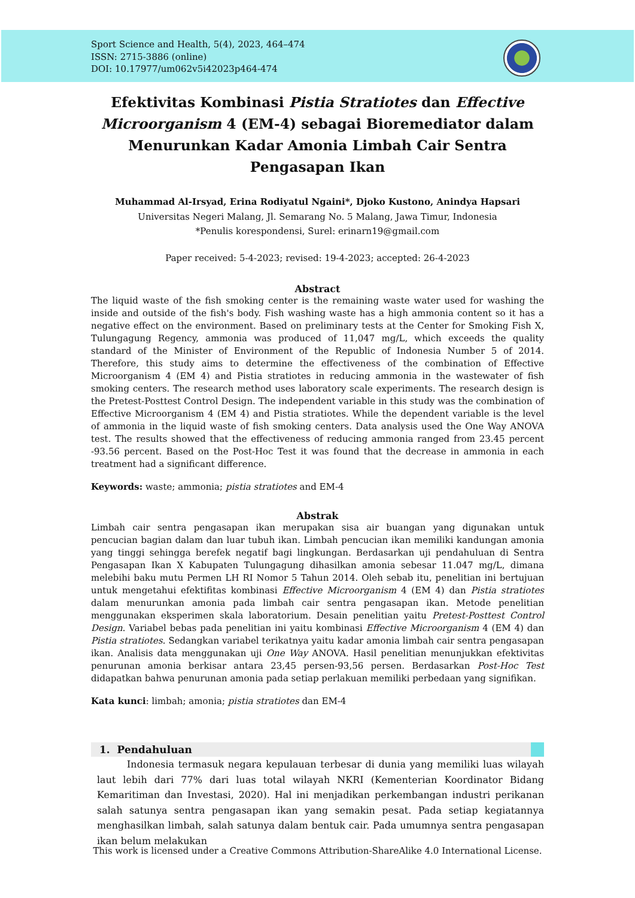Sport Science and Health, 5(4), 2023, 464–474
ISSN: 2715-3886 (online)
DOI: 10.17977/um062v5i42023p464-474
Efektivitas Kombinasi Pistia Stratiotes dan Effective Microorganism 4 (EM-4) sebagai Bioremediator dalam Menurunkan Kadar Amonia Limbah Cair Sentra Pengasapan Ikan
Muhammad Al-Irsyad, Erina Rodiyatul Ngaini*, Djoko Kustono, Anindya Hapsari
Universitas Negeri Malang, Jl. Semarang No. 5 Malang, Jawa Timur, Indonesia
*Penulis korespondensi, Surel: erinarn19@gmail.com
Paper received: 5-4-2023; revised: 19-4-2023; accepted: 26-4-2023
Abstract
The liquid waste of the fish smoking center is the remaining waste water used for washing the inside and outside of the fish's body. Fish washing waste has a high ammonia content so it has a negative effect on the environment. Based on preliminary tests at the Center for Smoking Fish X, Tulungagung Regency, ammonia was produced of 11,047 mg/L, which exceeds the quality standard of the Minister of Environment of the Republic of Indonesia Number 5 of 2014. Therefore, this study aims to determine the effectiveness of the combination of Effective Microorganism 4 (EM 4) and Pistia stratiotes in reducing ammonia in the wastewater of fish smoking centers. The research method uses laboratory scale experiments. The research design is the Pretest-Posttest Control Design. The independent variable in this study was the combination of Effective Microorganism 4 (EM 4) and Pistia stratiotes. While the dependent variable is the level of ammonia in the liquid waste of fish smoking centers. Data analysis used the One Way ANOVA test. The results showed that the effectiveness of reducing ammonia ranged from 23.45 percent -93.56 percent. Based on the Post-Hoc Test it was found that the decrease in ammonia in each treatment had a significant difference.
Keywords: waste; ammonia; pistia stratiotes and EM-4
Abstrak
Limbah cair sentra pengasapan ikan merupakan sisa air buangan yang digunakan untuk pencucian bagian dalam dan luar tubuh ikan. Limbah pencucian ikan memiliki kandungan amonia yang tinggi sehingga berefek negatif bagi lingkungan. Berdasarkan uji pendahuluan di Sentra Pengasapan Ikan X Kabupaten Tulungagung dihasilkan amonia sebesar 11.047 mg/L, dimana melebihi baku mutu Permen LH RI Nomor 5 Tahun 2014. Oleh sebab itu, penelitian ini bertujuan untuk mengetahui efektifitas kombinasi Effective Microorganism 4 (EM 4) dan Pistia stratiotes dalam menurunkan amonia pada limbah cair sentra pengasapan ikan. Metode penelitian menggunakan eksperimen skala laboratorium. Desain penelitian yaitu Pretest-Posttest Control Design. Variabel bebas pada penelitian ini yaitu kombinasi Effective Microorganism 4 (EM 4) dan Pistia stratiotes. Sedangkan variabel terikatnya yaitu kadar amonia limbah cair sentra pengasapan ikan. Analisis data menggunakan uji One Way ANOVA. Hasil penelitian menunjukkan efektivitas penurunan amonia berkisar antara 23,45 persen-93,56 persen. Berdasarkan Post-Hoc Test didapatkan bahwa penurunan amonia pada setiap perlakuan memiliki perbedaan yang signifikan.
Kata kunci: limbah; amonia; pistia stratiotes dan EM-4
1. Pendahuluan
Indonesia termasuk negara kepulauan terbesar di dunia yang memiliki luas wilayah laut lebih dari 77% dari luas total wilayah NKRI (Kementerian Koordinator Bidang Kemaritiman dan Investasi, 2020). Hal ini menjadikan perkembangan industri perikanan salah satunya sentra pengasapan ikan yang semakin pesat. Pada setiap kegiatannya menghasilkan limbah, salah satunya dalam bentuk cair. Pada umumnya sentra pengasapan ikan belum melakukan
This work is licensed under a Creative Commons Attribution-ShareAlike 4.0 International License.